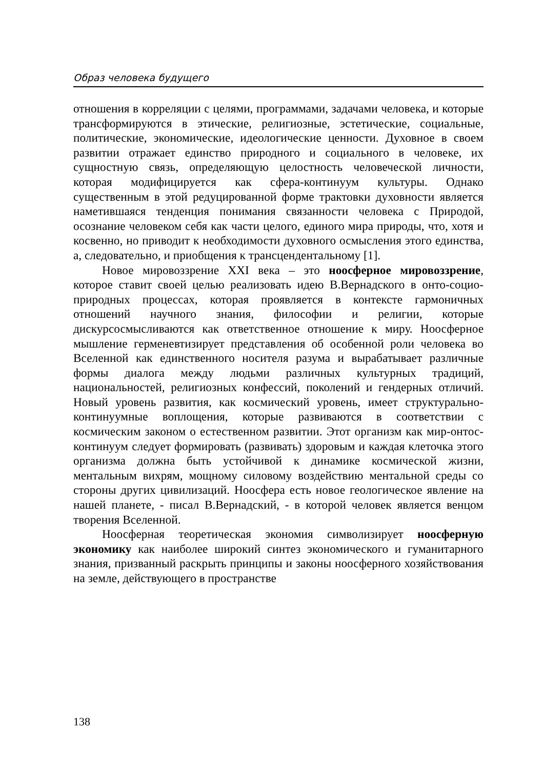Образ человека будущего
отношения в корреляции с целями, программами, задачами человека, и которые трансформируются в этические, религиозные, эстетические, социальные, политические, экономические, идеологические ценности. Духовное в своем развитии отражает единство природного и социального в человеке, их сущностную связь, определяющую целостность человеческой личности, которая модифицируется как сфера-континуум культуры. Однако существенным в этой редуцированной форме трактовки духовности является наметившаяся тенденция понимания связанности человека с Природой, осознание человеком себя как части целого, единого мира природы, что, хотя и косвенно, но приводит к необходимости духовного осмысления этого единства, а, следовательно, и приобщения к трансцендентальному [1].
Новое мировоззрение XXI века – это ноосферное мировоззрение, которое ставит своей целью реализовать идею В.Вернадского в онто-социо-природных процессах, которая проявляется в контексте гармоничных отношений научного знания, философии и религии, которые дискурсосмысливаются как ответственное отношение к миру. Ноосферное мышление герменевтизирует представления об особенной роли человека во Вселенной как единственного носителя разума и вырабатывает различные формы диалога между людьми различных культурных традиций, национальностей, религиозных конфессий, поколений и гендерных отличий. Новый уровень развития, как космический уровень, имеет структурально-континуумные воплощения, которые развиваются в соответствии с космическим законом о естественном развитии. Этот организм как мир-онтос-континуум следует формировать (развивать) здоровым и каждая клеточка этого организма должна быть устойчивой к динамике космической жизни, ментальным вихрям, мощному силовому воздействию ментальной среды со стороны других цивилизаций. Ноосфера есть новое геологическое явление на нашей планете, - писал В.Вернадский, - в которой человек является венцом творения Вселенной.
Ноосферная теоретическая экономия символизирует ноосферную экономику как наиболее широкий синтез экономического и гуманитарного знания, призванный раскрыть принципы и законы ноосферного хозяйствования на земле, действующего в пространстве
138